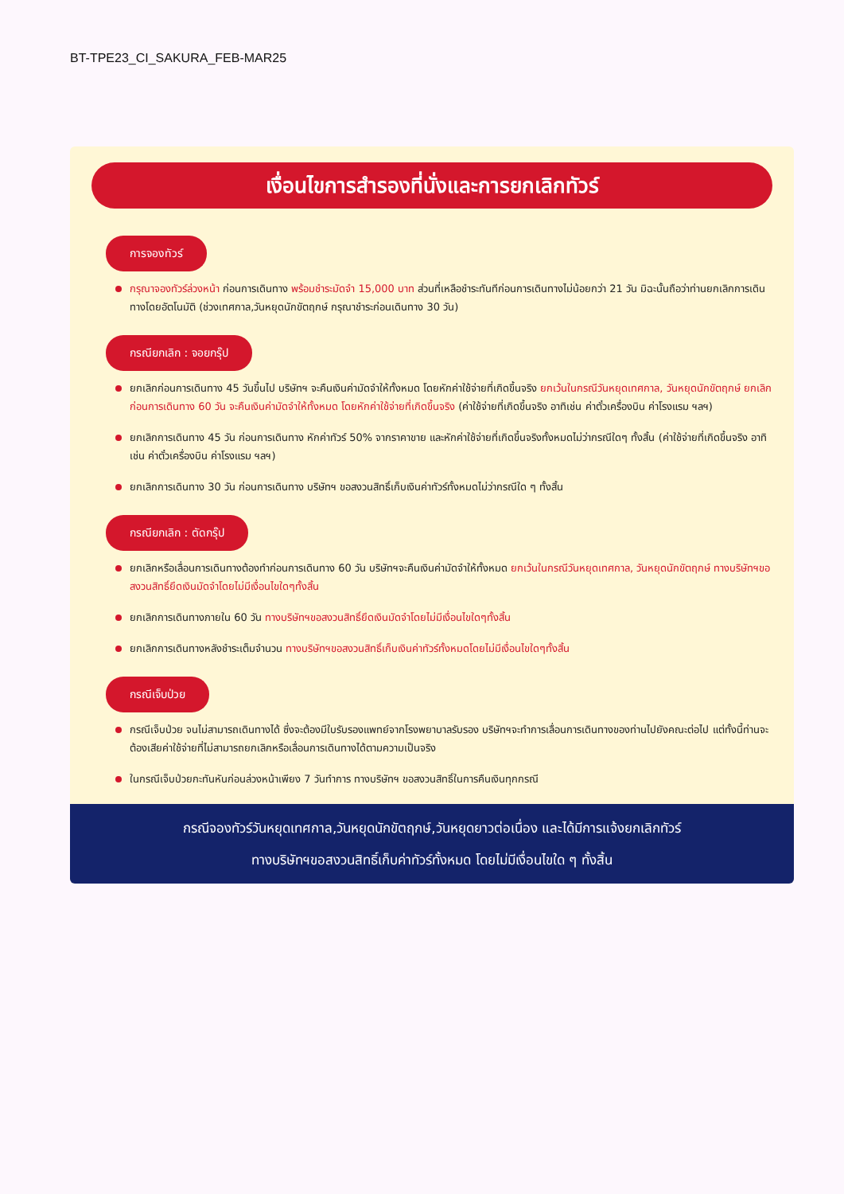BT-TPE23_CI_SAKURA_FEB-MAR25
เงื่อนไขการสำรองที่นั่งและการยกเลิกทัวร์
การจองทัวร์
กรุณาจองทัวร์ล่วงหน้า ก่อนการเดินทาง พร้อมชำระมัดจำ 15,000 บาท ส่วนที่เหลือชำระทันทีก่อนการเดินทางไม่น้อยกว่า 21 วัน มิฉะนั้นถือว่าท่านยกเลิกการเดินทางโดยอัตโนมัติ (ช่วงเทศกาล,วันหยุดนักขัตฤกษ์ กรุณาชำระก่อนเดินทาง 30 วัน)
กรณียกเลิก : จอยกรุ๊ป
ยกเลิกก่อนการเดินทาง 45 วันขึ้นไป บริษัทฯ จะคืนเงินค่ามัดจำให้ทั้งหมด โดยหักค่าใช้จ่ายที่เกิดขึ้นจริง ยกเว้นในกรณีวันหยุดเทศกาล, วันหยุดนักขัตฤกษ์ ยกเลิกก่อนการเดินทาง 60 วัน จะคืนเงินค่ามัดจำให้ทั้งหมด โดยหักค่าใช้จ่ายที่เกิดขึ้นจริง (ค่าใช้จ่ายที่เกิดขึ้นจริง อาทิเช่น ค่าตั๋วเครื่องบิน ค่าโรงแรม ฯลฯ)
ยกเลิกการเดินทาง 45 วัน ก่อนการเดินทาง หักค่าทัวร์ 50% จากราคาขาย และหักค่าใช้จ่ายที่เกิดขึ้นจริงทั้งหมดไม่ว่ากรณีใดๆ ทั้งสิ้น (ค่าใช้จ่ายที่เกิดขึ้นจริง อาทิเช่น ค่าตั๋วเครื่องบิน ค่าโรงแรม ฯลฯ)
ยกเลิกการเดินทาง 30 วัน ก่อนการเดินทาง บริษัทฯ ขอสงวนสิทธิ์เก็บเงินค่าทัวร์ทั้งหมดไม่ว่ากรณีใด ๆ ทั้งสิ้น
กรณียกเลิก : ตัดกรุ๊ป
ยกเลิกหรือเลื่อนการเดินทางต้องทำก่อนการเดินทาง 60 วัน บริษัทฯจะคืนเงินค่ามัดจำให้ทั้งหมด ยกเว้นในกรณีวันหยุดเทศกาล, วันหยุดนักขัตฤกษ์ ทางบริษัทฯขอสงวนสิทธิ์ยึดเงินมัดจำโดยไม่มีเงื่อนไขใดๆทั้งสิ้น
ยกเลิกการเดินทางภายใน 60 วัน ทางบริษัทฯขอสงวนสิทธิ์ยึดเงินมัดจำโดยไม่มีเงื่อนไขใดๆทั้งสิ้น
ยกเลิกการเดินทางหลังชำระเต็มจำนวน ทางบริษัทฯขอสงวนสิทธิ์เก็บเงินค่าทัวร์ทั้งหมดโดยไม่มีเงื่อนไขใดๆทั้งสิ้น
กรณีเจ็บป่วย
กรณีเจ็บป่วย จนไม่สามารถเดินทางได้ ซึ่งจะต้องมีใบรับรองแพทย์จากโรงพยาบาลรับรอง บริษัทฯจะทำการเลื่อนการเดินทางของท่านไปยังคณะต่อไป แต่ทั้งนี้ท่านจะต้องเสียค่าใช้จ่ายที่ไม่สามารถยกเลิกหรือเลื่อนการเดินทางได้ตามความเป็นจริง
ในกรณีเจ็บป่วยกะทันหันก่อนล่วงหน้าเพียง 7 วันทำการ ทางบริษัทฯ ขอสงวนสิทธิ์ในการคืนเงินทุกกรณี
กรณีจองทัวร์วันหยุดเทศกาล,วันหยุดนักขัตฤกษ์,วันหยุดยาวต่อเนื่อง และได้มีการแจ้งยกเลิกทัวร์
ทางบริษัทฯขอสงวนสิทธิ์เก็บค่าทัวร์ทั้งหมด โดยไม่มีเงื่อนไขใด ๆ ทั้งสิ้น